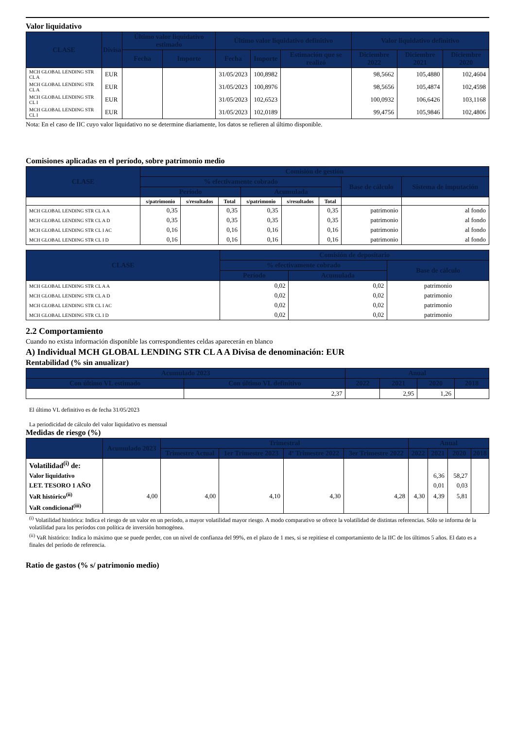Valor liquidativo
| CLASE | Divisa | Último valor liquidativo estimado | | Último valor liquidativo definitivo | | | Valor liquidativo definitivo | | |
| --- | --- | --- | --- | --- | --- | --- | --- | --- | --- |
| | | Fecha | Importe | Fecha | Importe | Estimación que se realizó | Diciembre 2022 | Diciembre 2021 | Diciembre 2020 |
| MCH GLOBAL LENDING STR CL A | EUR | | | 31/05/2023 | 100,8982 | | 98,5662 | 105,4880 | 102,4604 |
| MCH GLOBAL LENDING STR CL A | EUR | | | 31/05/2023 | 100,8976 | | 98,5656 | 105,4874 | 102,4598 |
| MCH GLOBAL LENDING STR CL I | EUR | | | 31/05/2023 | 102,6523 | | 100,0932 | 106,6426 | 103,1168 |
| MCH GLOBAL LENDING STR CL I | EUR | | | 31/05/2023 | 102,0189 | | 99,4756 | 105,9846 | 102,4806 |
Nota: En el caso de IIC cuyo valor liquidativo no se determine diariamente, los datos se refieren al último disponible.
Comisiones aplicadas en el período, sobre patrimonio medio
| CLASE | Comisión de gestión | | | | | | | |
| --- | --- | --- | --- | --- | --- | --- | --- | --- |
| | % efectivamente cobrado | | | | | | Base de cálculo | Sistema de imputación |
| | Período | | | Acumulada | | | | |
| | s/patrimonio | s/resultados | Total | s/patrimonio | s/resultados | Total | | |
| MCH GLOBAL LENDING STR CL A A | 0,35 | | 0,35 | 0,35 | | 0,35 | patrimonio | al fondo |
| MCH GLOBAL LENDING STR CL A D | 0,35 | | 0,35 | 0,35 | | 0,35 | patrimonio | al fondo |
| MCH GLOBAL LENDING STR CL I AC | 0,16 | | 0,16 | 0,16 | | 0,16 | patrimonio | al fondo |
| MCH GLOBAL LENDING STR CL I D | 0,16 | | 0,16 | 0,16 | | 0,16 | patrimonio | al fondo |
| CLASE | Comisión de depositario | | |
| --- | --- | --- | --- |
| | % efectivamente cobrado | | Base de cálculo |
| | Período | Acumulada | |
| MCH GLOBAL LENDING STR CL A A | 0,02 | 0,02 | patrimonio |
| MCH GLOBAL LENDING STR CL A D | 0,02 | 0,02 | patrimonio |
| MCH GLOBAL LENDING STR CL I AC | 0,02 | 0,02 | patrimonio |
| MCH GLOBAL LENDING STR CL I D | 0,02 | 0,02 | patrimonio |
2.2 Comportamiento
Cuando no exista información disponible las correspondientes celdas aparecerán en blanco
A) Individual MCH GLOBAL LENDING STR CL A A Divisa de denominación: EUR
Rentabilidad (% sin anualizar)
| Acumulado 2023 | | Anual | | | |
| --- | --- | --- | --- | --- | --- |
| Con último VL estimado | Con último VL definitivo | 2022 | 2021 | 2020 | 2018 |
| | 2,37 | | 2,95 | 1,26 | |
El último VL definitivo es de fecha 31/05/2023
La periodicidad de cálculo del valor liquidativo es mensual
Medidas de riesgo (%)
| | Acumulado 2023 | Trimestral | | | | Anual | | | |
| --- | --- | --- | --- | --- | --- | --- | --- | --- | --- |
| | | Trimestre Actual | 1er Trimestre 2023 | 4º Trimestre 2022 | 3er Trimestre 2022 | 2022 | 2021 | 2020 | 2018 |
| Volatilidad<sup>(i)</sup> de: | | | | | | | | | |
| Valor liquidativo | | | | | | | 6,36 | 58,27 | |
| LET. TESORO 1 AÑO | | | | | | | 0,01 | 0,03 | |
| VaR histórico<sup>(ii)</sup> | 4,00 | 4,00 | 4,10 | 4,30 | 4,28 | 4,30 | 4,39 | 5,81 | |
| VaR condicional<sup>(iii)</sup> | | | | | | | | | |
<sup>(i)</sup> Volatilidad histórica: Indica el riesgo de un valor en un período, a mayor volatilidad mayor riesgo. A modo comparativo se ofrece la volatilidad de distintas referencias. Sólo se informa de la volatilidad para los períodos con política de inversión homogénea.
<sup>(ii)</sup> VaR histórico: Indica lo máximo que se puede perder, con un nivel de confianza del 99%, en el plazo de 1 mes, si se repitiese el comportamiento de la IIC de los últimos 5 años. El dato es a finales del período de referencia.
Ratio de gastos (% s/ patrimonio medio)